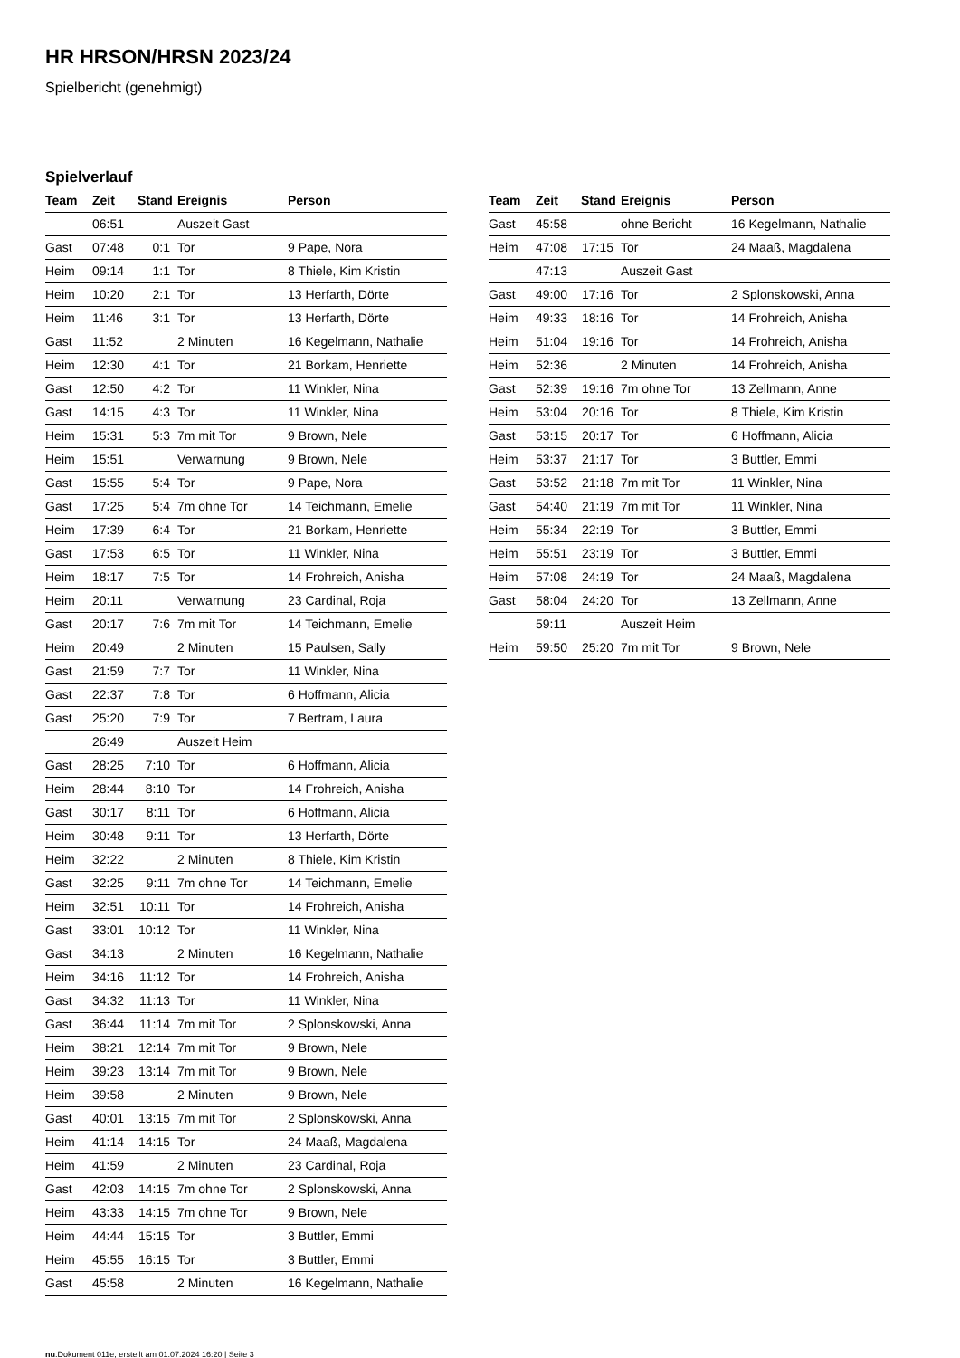HR HRSON/HRSN 2023/24
Spielbericht (genehmigt)
Spielverlauf
| Team | Zeit | Stand | Ereignis | Person |
| --- | --- | --- | --- | --- |
| | 06:51 | | Auszeit Gast | |
| Gast | 07:48 | 0:1 | Tor | 9 Pape, Nora |
| Heim | 09:14 | 1:1 | Tor | 8 Thiele, Kim Kristin |
| Heim | 10:20 | 2:1 | Tor | 13 Herfarth, Dörte |
| Heim | 11:46 | 3:1 | Tor | 13 Herfarth, Dörte |
| Gast | 11:52 | | 2 Minuten | 16 Kegelmann, Nathalie |
| Heim | 12:30 | 4:1 | Tor | 21 Borkam, Henriette |
| Gast | 12:50 | 4:2 | Tor | 11 Winkler, Nina |
| Gast | 14:15 | 4:3 | Tor | 11 Winkler, Nina |
| Heim | 15:31 | 5:3 | 7m mit Tor | 9 Brown, Nele |
| Heim | 15:51 | | Verwarnung | 9 Brown, Nele |
| Gast | 15:55 | 5:4 | Tor | 9 Pape, Nora |
| Gast | 17:25 | 5:4 | 7m ohne Tor | 14 Teichmann, Emelie |
| Heim | 17:39 | 6:4 | Tor | 21 Borkam, Henriette |
| Gast | 17:53 | 6:5 | Tor | 11 Winkler, Nina |
| Heim | 18:17 | 7:5 | Tor | 14 Frohreich, Anisha |
| Heim | 20:11 | | Verwarnung | 23 Cardinal, Roja |
| Gast | 20:17 | 7:6 | 7m mit Tor | 14 Teichmann, Emelie |
| Heim | 20:49 | | 2 Minuten | 15 Paulsen, Sally |
| Gast | 21:59 | 7:7 | Tor | 11 Winkler, Nina |
| Gast | 22:37 | 7:8 | Tor | 6 Hoffmann, Alicia |
| Gast | 25:20 | 7:9 | Tor | 7 Bertram, Laura |
| | 26:49 | | Auszeit Heim | |
| Gast | 28:25 | 7:10 | Tor | 6 Hoffmann, Alicia |
| Heim | 28:44 | 8:10 | Tor | 14 Frohreich, Anisha |
| Gast | 30:17 | 8:11 | Tor | 6 Hoffmann, Alicia |
| Heim | 30:48 | 9:11 | Tor | 13 Herfarth, Dörte |
| Heim | 32:22 | | 2 Minuten | 8 Thiele, Kim Kristin |
| Gast | 32:25 | 9:11 | 7m ohne Tor | 14 Teichmann, Emelie |
| Heim | 32:51 | 10:11 | Tor | 14 Frohreich, Anisha |
| Gast | 33:01 | 10:12 | Tor | 11 Winkler, Nina |
| Gast | 34:13 | | 2 Minuten | 16 Kegelmann, Nathalie |
| Heim | 34:16 | 11:12 | Tor | 14 Frohreich, Anisha |
| Gast | 34:32 | 11:13 | Tor | 11 Winkler, Nina |
| Gast | 36:44 | 11:14 | 7m mit Tor | 2 Splonskowski, Anna |
| Heim | 38:21 | 12:14 | 7m mit Tor | 9 Brown, Nele |
| Heim | 39:23 | 13:14 | 7m mit Tor | 9 Brown, Nele |
| Heim | 39:58 | | 2 Minuten | 9 Brown, Nele |
| Gast | 40:01 | 13:15 | 7m mit Tor | 2 Splonskowski, Anna |
| Heim | 41:14 | 14:15 | Tor | 24 Maaß, Magdalena |
| Heim | 41:59 | | 2 Minuten | 23 Cardinal, Roja |
| Gast | 42:03 | 14:15 | 7m ohne Tor | 2 Splonskowski, Anna |
| Heim | 43:33 | 14:15 | 7m ohne Tor | 9 Brown, Nele |
| Heim | 44:44 | 15:15 | Tor | 3 Buttler, Emmi |
| Heim | 45:55 | 16:15 | Tor | 3 Buttler, Emmi |
| Gast | 45:58 | | 2 Minuten | 16 Kegelmann, Nathalie |
| Team | Zeit | Stand | Ereignis | Person |
| --- | --- | --- | --- | --- |
| Gast | 45:58 | | ohne Bericht | 16 Kegelmann, Nathalie |
| Heim | 47:08 | 17:15 | Tor | 24 Maaß, Magdalena |
| | 47:13 | | Auszeit Gast | |
| Gast | 49:00 | 17:16 | Tor | 2 Splonskowski, Anna |
| Heim | 49:33 | 18:16 | Tor | 14 Frohreich, Anisha |
| Heim | 51:04 | 19:16 | Tor | 14 Frohreich, Anisha |
| Heim | 52:36 | | 2 Minuten | 14 Frohreich, Anisha |
| Gast | 52:39 | 19:16 | 7m ohne Tor | 13 Zellmann, Anne |
| Heim | 53:04 | 20:16 | Tor | 8 Thiele, Kim Kristin |
| Gast | 53:15 | 20:17 | Tor | 6 Hoffmann, Alicia |
| Heim | 53:37 | 21:17 | Tor | 3 Buttler, Emmi |
| Gast | 53:52 | 21:18 | 7m mit Tor | 11 Winkler, Nina |
| Gast | 54:40 | 21:19 | 7m mit Tor | 11 Winkler, Nina |
| Heim | 55:34 | 22:19 | Tor | 3 Buttler, Emmi |
| Heim | 55:51 | 23:19 | Tor | 3 Buttler, Emmi |
| Heim | 57:08 | 24:19 | Tor | 24 Maaß, Magdalena |
| Gast | 58:04 | 24:20 | Tor | 13 Zellmann, Anne |
| | 59:11 | | Auszeit Heim | |
| Heim | 59:50 | 25:20 | 7m mit Tor | 9 Brown, Nele |
nu.Dokument 011e, erstellt am 01.07.2024 16:20 | Seite 3